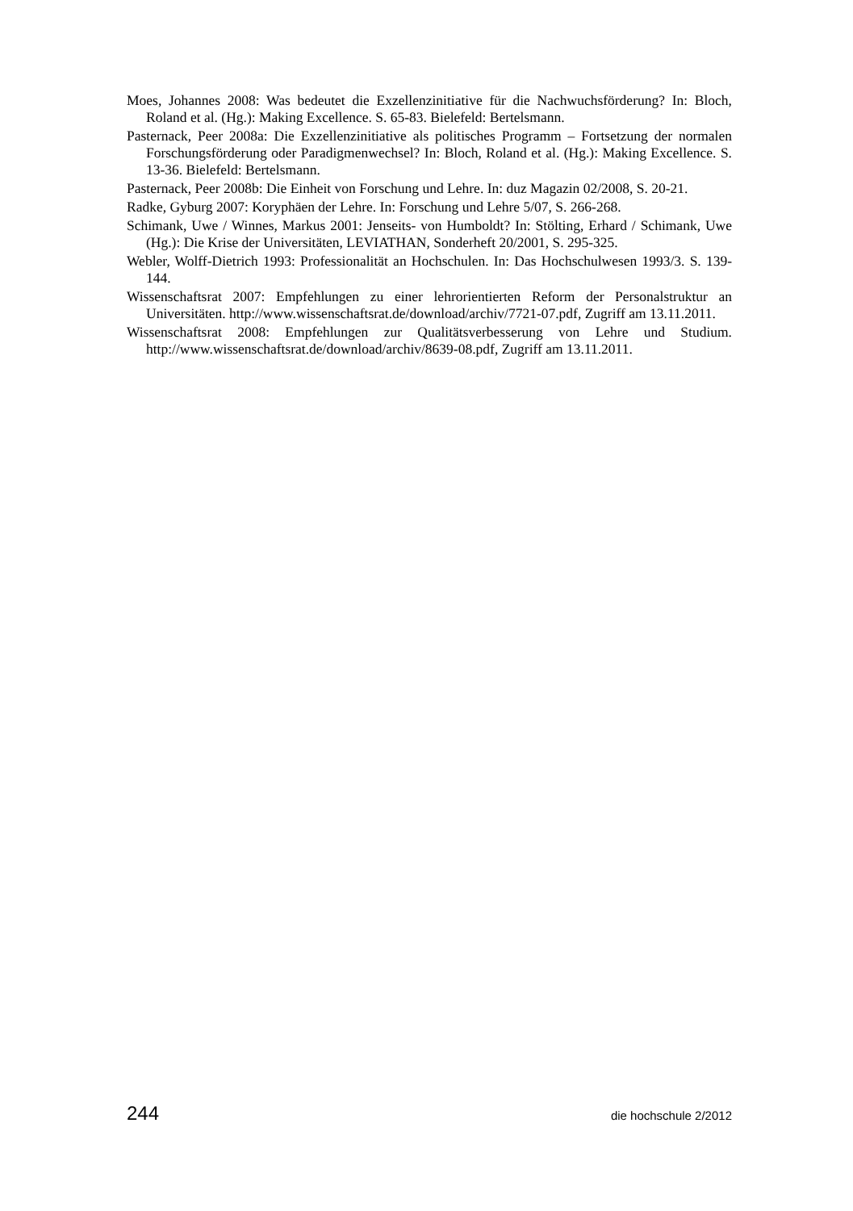Moes, Johannes 2008: Was bedeutet die Exzellenzinitiative für die Nachwuchsförderung? In: Bloch, Roland et al. (Hg.): Making Excellence. S. 65-83. Bielefeld: Bertelsmann.
Pasternack, Peer 2008a: Die Exzellenzinitiative als politisches Programm – Fortsetzung der normalen Forschungsförderung oder Paradigmenwechsel? In: Bloch, Roland et al. (Hg.): Making Excellence. S. 13-36. Bielefeld: Bertelsmann.
Pasternack, Peer 2008b: Die Einheit von Forschung und Lehre. In: duz Magazin 02/2008, S. 20-21.
Radke, Gyburg 2007: Koryphäen der Lehre. In: Forschung und Lehre 5/07, S. 266-268.
Schimank, Uwe / Winnes, Markus 2001: Jenseits- von Humboldt? In: Stölting, Erhard / Schimank, Uwe (Hg.): Die Krise der Universitäten, LEVIATHAN, Sonderheft 20/2001, S. 295-325.
Webler, Wolff-Dietrich 1993: Professionalität an Hochschulen. In: Das Hochschulwesen 1993/3. S. 139-144.
Wissenschaftsrat 2007: Empfehlungen zu einer lehrorientierten Reform der Personalstruktur an Universitäten. http://www.wissenschaftsrat.de/download/archiv/7721-07.pdf, Zugriff am 13.11.2011.
Wissenschaftsrat 2008: Empfehlungen zur Qualitätsverbesserung von Lehre und Studium. http://www.wissenschaftsrat.de/download/archiv/8639-08.pdf, Zugriff am 13.11.2011.
244 die hochschule 2/2012